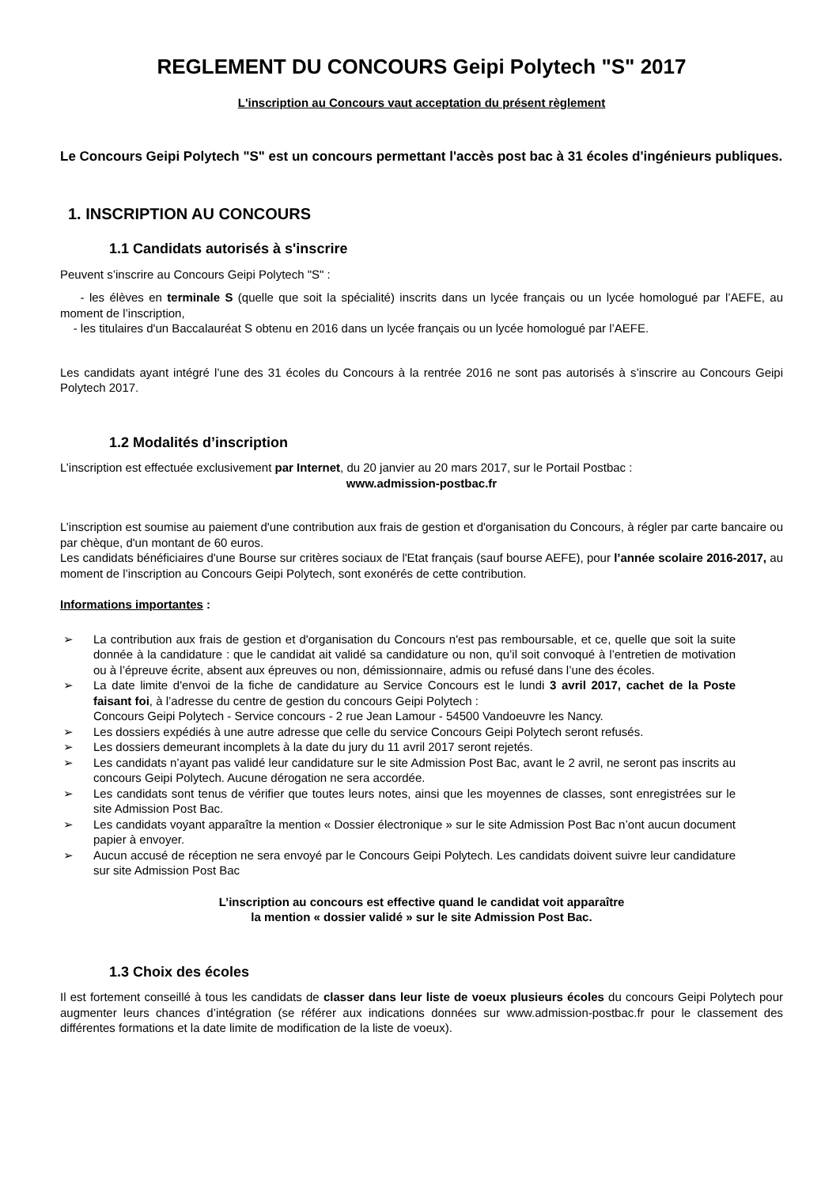REGLEMENT DU CONCOURS Geipi Polytech "S" 2017
L'inscription au Concours vaut acceptation du présent règlement
Le Concours Geipi Polytech "S" est un concours permettant l'accès post bac à 31 écoles d'ingénieurs publiques.
1. INSCRIPTION AU CONCOURS
1.1 Candidats autorisés à s'inscrire
Peuvent s’inscrire au Concours Geipi Polytech "S" :
- les élèves en terminale S (quelle que soit la spécialité) inscrits dans un lycée français ou un lycée homologué par l’AEFE, au moment de l’inscription,
- les titulaires d'un Baccalauréat S obtenu en 2016 dans un lycée français ou un lycée homologué par l’AEFE.
Les candidats ayant intégré l’une des 31 écoles du Concours à la rentrée 2016 ne sont pas autorisés à s’inscrire au Concours Geipi Polytech 2017.
1.2 Modalités d’inscription
L’inscription est effectuée exclusivement par Internet, du 20 janvier au 20 mars 2017, sur le Portail Postbac :
www.admission-postbac.fr
L’inscription est soumise au paiement d'une contribution aux frais de gestion et d'organisation du Concours, à régler par carte bancaire ou par chèque, d'un montant de 60 euros.
Les candidats bénéficiaires d'une Bourse sur critères sociaux de l'Etat français (sauf bourse AEFE), pour l’année scolaire 2016-2017, au moment de l’inscription au Concours Geipi Polytech, sont exonérés de cette contribution.
Informations importantes :
➢ La contribution aux frais de gestion et d'organisation du Concours n'est pas remboursable, et ce, quelle que soit la suite donnée à la candidature : que le candidat ait validé sa candidature ou non, qu’il soit convoqué à l’entretien de motivation ou à l’épreuve écrite, absent aux épreuves ou non, démissionnaire, admis ou refusé dans l’une des écoles.
➢ La date limite d'envoi de la fiche de candidature au Service Concours est le lundi 3 avril 2017, cachet de la Poste faisant foi, à l’adresse du centre de gestion du concours Geipi Polytech :
Concours Geipi Polytech - Service concours - 2 rue Jean Lamour - 54500 Vandoeuvre les Nancy.
➢ Les dossiers expédiés à une autre adresse que celle du service Concours Geipi Polytech seront refusés.
➢ Les dossiers demeurant incomplets à la date du jury du 11 avril 2017 seront rejetés.
➢ Les candidats n’ayant pas validé leur candidature sur le site Admission Post Bac, avant le 2 avril, ne seront pas inscrits au concours Geipi Polytech. Aucune dérogation ne sera accordée.
➢ Les candidats sont tenus de vérifier que toutes leurs notes, ainsi que les moyennes de classes, sont enregistrées sur le site Admission Post Bac.
➢ Les candidats voyant apparaître la mention « Dossier électronique » sur le site Admission Post Bac n’ont aucun document papier à envoyer.
➢ Aucun accusé de réception ne sera envoyé par le Concours Geipi Polytech. Les candidats doivent suivre leur candidature sur site Admission Post Bac
L’inscription au concours est effective quand le candidat voit apparaître
la mention « dossier validé » sur le site Admission Post Bac.
1.3 Choix des écoles
Il est fortement conseillé à tous les candidats de classer dans leur liste de voeux plusieurs écoles du concours Geipi Polytech pour augmenter leurs chances d’intégration (se référer aux indications données sur www.admission-postbac.fr pour le classement des différentes formations et la date limite de modification de la liste de voeux).